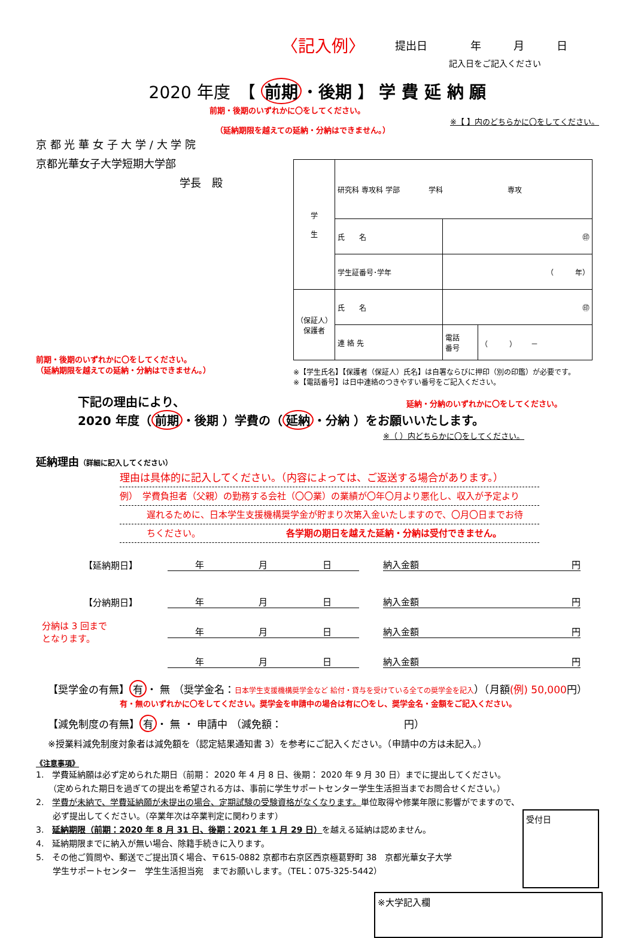〈記入例〉 提出日　　　　年　　　月　　　日
記入日をご記入ください
2020 年度　【 前期 ・後期 】 学 費 延 納 願
前期・後期のいずれかに〇をしてください。
（延納期限を越えての延納・分納はできません。）
※【 】内のどちらかに〇をしてください。
京 都 光 華 女 子 大 学 / 大 学 院
京都光華女子大学短期大学部
学長　殿
前期・後期のいずれかに〇をしてください。
（延納期限を越えての延納・分納はできません。）
| 学 生 | 研究科 専攻科 学部 学科 専攻 | | |
| | 氏 名 | ㊞ | |
| | 学生証番号･学年 | （ 年） | |
| （保証人） 保護者 | 氏 名 | ㊞ | |
| | 連 絡 先 | 電話 番号 | （ ） － |
※【学生氏名】【保護者（保証人）氏名】は自署ならびに押印（別の印鑑）が必要です。
※【電話番号】は日中連絡のつきやすい番号をご記入ください。
下記の理由により、 延納・分納のいずれかに〇をしてください。
2020 年度（ 前期 ・後期 ）学費の（ 延納 ・分納 ）をお願いいたします。
※（ ）内どちらかに〇をしてください。
延納理由（詳細に記入してください）
理由は具体的に記入してください。（内容によっては、ご返送する場合があります。）
例）　学費負担者（父親）の勤務する会社（〇〇業）の業績が〇年〇月より悪化し、収入が予定より
　　　遅れるために、日本学生支援機構奨学金が貯まり次第入金いたしますので、〇月〇日までお待
　　　ちください。　　　　　　　　　　各学期の期日を越えた延納・分納は受付できません。
【延納期日】 年 月 日 納入金額 円
【分納期日】 年 月 日 納入金額 円
分納は 3 回まで
となります。 年 月 日 納入金額 円
年 月 日 納入金額 円
【奨学金の有無】 有 ・ 無 （奨学金名：日本学生支援機構奨学金など 給付・貸与を受けている全ての奨学金を記入）（月額(例) 50,000円）
有・無のいずれかに〇をしてください。奨学金を申請中の場合は有に〇をし、奨学金名・金額をご記入ください。
【減免制度の有無】 有 ・ 無 ・ 申請中 （減免額：　　　　　　　　　　　　円）
※授業料減免制度対象者は減免額を（認定結果通知書 3）を参考にご記入ください。（申請中の方は未記入。）
《注意事項》
1.　学費延納願は必ず定められた期日（前期： 2020 年 4 月 8 日、後期： 2020 年 9 月 30 日）までに提出してください。
　　（定められた期日を過ぎての提出を希望される方は、事前に学生サポートセンター学生生活担当までお問合せください。）
2.　学費が未納で、学費延納願が未提出の場合、定期試験の受験資格がなくなります。単位取得や修業年限に影響がでますので、
　　必ず提出してください。（卒業年次は卒業判定に関わります）
3.　延納期限（前期：2020 年 8 月 31 日、後期：2021 年 1 月 29 日）を越える延納は認めません。
4.　延納期限までに納入が無い場合、除籍手続きに入ります。
5.　その他ご質問や、郵送でご提出頂く場合、〒615-0882 京都市右京区西京極葛野町 38　京都光華女子大学
　　学生サポートセンター　学生生活担当宛　までお願いします。（TEL：075-325-5442）
受付日
※大学記入欄